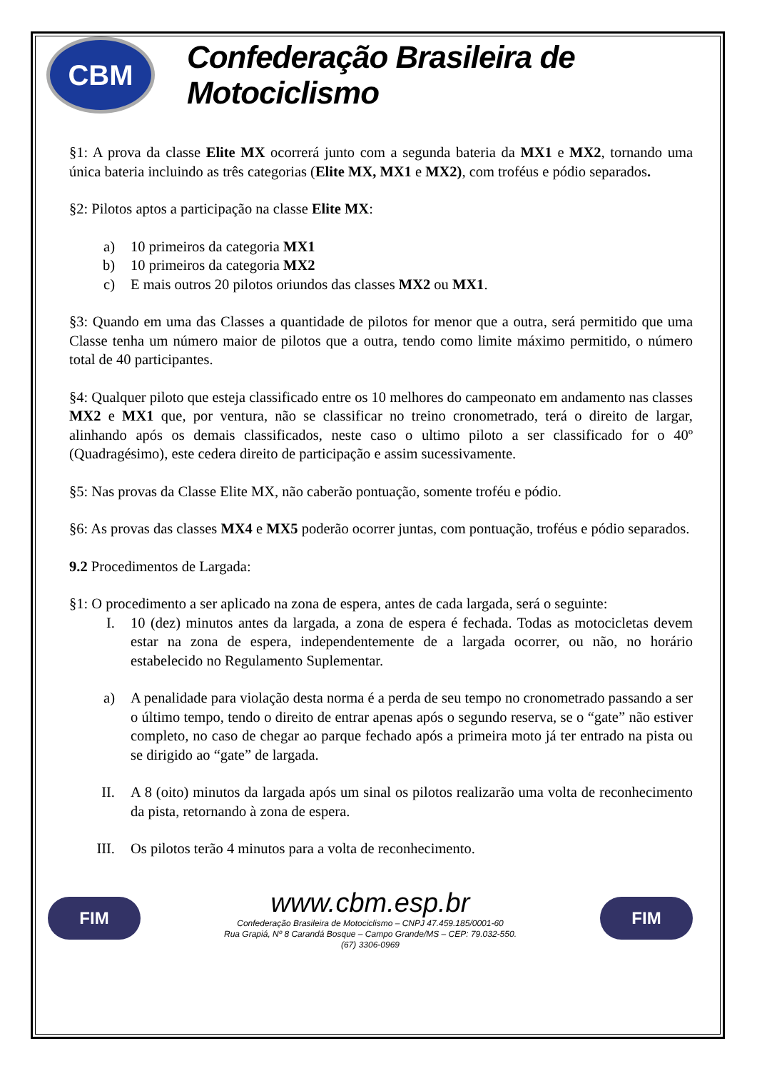CBM
Confederação Brasileira de Motociclismo
§1: A prova da classe Elite MX ocorrerá junto com a segunda bateria da MX1 e MX2, tornando uma única bateria incluindo as três categorias (Elite MX, MX1 e MX2), com troféus e pódio separados.
§2: Pilotos aptos a participação na classe Elite MX:
a) 10 primeiros da categoria MX1
b) 10 primeiros da categoria MX2
c) E mais outros 20 pilotos oriundos das classes MX2 ou MX1.
§3: Quando em uma das Classes a quantidade de pilotos for menor que a outra, será permitido que uma Classe tenha um número maior de pilotos que a outra, tendo como limite máximo permitido, o número total de 40 participantes.
§4: Qualquer piloto que esteja classificado entre os 10 melhores do campeonato em andamento nas classes MX2 e MX1 que, por ventura, não se classificar no treino cronometrado, terá o direito de largar, alinhando após os demais classificados, neste caso o ultimo piloto a ser classificado for o 40º (Quadragésimo), este cedera direito de participação e assim sucessivamente.
§5: Nas provas da Classe Elite MX, não caberão pontuação, somente troféu e pódio.
§6: As provas das classes MX4 e MX5 poderão ocorrer juntas, com pontuação, troféus e pódio separados.
9.2 Procedimentos de Largada:
§1: O procedimento a ser aplicado na zona de espera, antes de cada largada, será o seguinte:
I. 10 (dez) minutos antes da largada, a zona de espera é fechada. Todas as motocicletas devem estar na zona de espera, independentemente de a largada ocorrer, ou não, no horário estabelecido no Regulamento Suplementar.
a) A penalidade para violação desta norma é a perda de seu tempo no cronometrado passando a ser o último tempo, tendo o direito de entrar apenas após o segundo reserva, se o “gate” não estiver completo, no caso de chegar ao parque fechado após a primeira moto já ter entrado na pista ou se dirigido ao “gate” de largada.
II. A 8 (oito) minutos da largada após um sinal os pilotos realizarão uma volta de reconhecimento da pista, retornando à zona de espera.
III. Os pilotos terão 4 minutos para a volta de reconhecimento.
FIM
www.cbm.esp.br
Confederação Brasileira de Motociclismo – CNPJ 47.459.185/0001-60
Rua Grapiá, Nº 8 Carandá Bosque – Campo Grande/MS – CEP: 79.032-550.
(67) 3306-0969
FIM